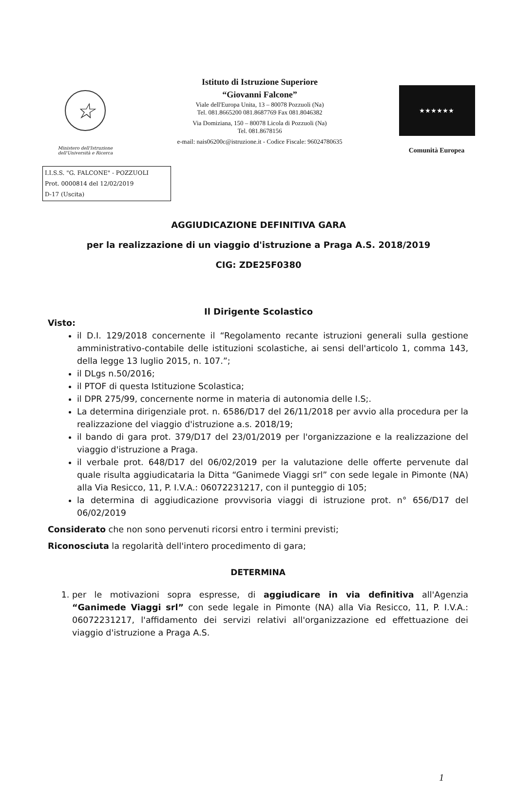☆
Ministero dell'Istruzione
dell'Università e Ricerca
Istituto di Istruzione Superiore
“Giovanni Falcone”
Viale dell'Europa Unita, 13 – 80078 Pozzuoli (Na)
Tel. 081.8665200 081.8687769 Fax 081.8046382
Via Domiziana, 150 – 80078 Licola di Pozzuoli (Na)
Tel. 081.8678156
e-mail: nais06200c@istruzione.it - Codice Fiscale: 96024780635
★★★★★★
Comunità Europea
I.I.S.S. "G. FALCONE" - POZZUOLI
Prot. 0000814 del 12/02/2019
D-17 (Uscita)
AGGIUDICAZIONE DEFINITIVA GARA
per la realizzazione di un viaggio d'istruzione a Praga A.S. 2018/2019
CIG: ZDE25F0380
Il Dirigente Scolastico
Visto:
il D.I. 129/2018 concernente il “Regolamento recante istruzioni generali sulla gestione amministrativo-contabile delle istituzioni scolastiche, ai sensi dell'articolo 1, comma 143, della legge 13 luglio 2015, n. 107.”;
il DLgs n.50/2016;
il PTOF di questa Istituzione Scolastica;
il DPR 275/99, concernente norme in materia di autonomia delle I.S;.
La determina dirigenziale prot. n. 6586/D17 del 26/11/2018 per avvio alla procedura per la realizzazione del viaggio d'istruzione a.s. 2018/19;
il bando di gara prot. 379/D17 del 23/01/2019 per l'organizzazione e la realizzazione del viaggio d'istruzione a Praga.
il verbale prot. 648/D17 del 06/02/2019 per la valutazione delle offerte pervenute dal quale risulta aggiudicataria la Ditta “Ganimede Viaggi srl” con sede legale in Pimonte (NA) alla Via Resicco, 11, P. I.V.A.: 06072231217, con il punteggio di 105;
la determina di aggiudicazione provvisoria viaggi di istruzione prot. n° 656/D17 del 06/02/2019
Considerato che non sono pervenuti ricorsi entro i termini previsti;
Riconosciuta la regolarità dell'intero procedimento di gara;
DETERMINA
1. per le motivazioni sopra espresse, di aggiudicare in via definitiva all'Agenzia “Ganimede Viaggi srl” con sede legale in Pimonte (NA) alla Via Resicco, 11, P. I.V.A.: 06072231217, l'affidamento dei servizi relativi all'organizzazione ed effettuazione dei viaggio d'istruzione a Praga A.S.
1